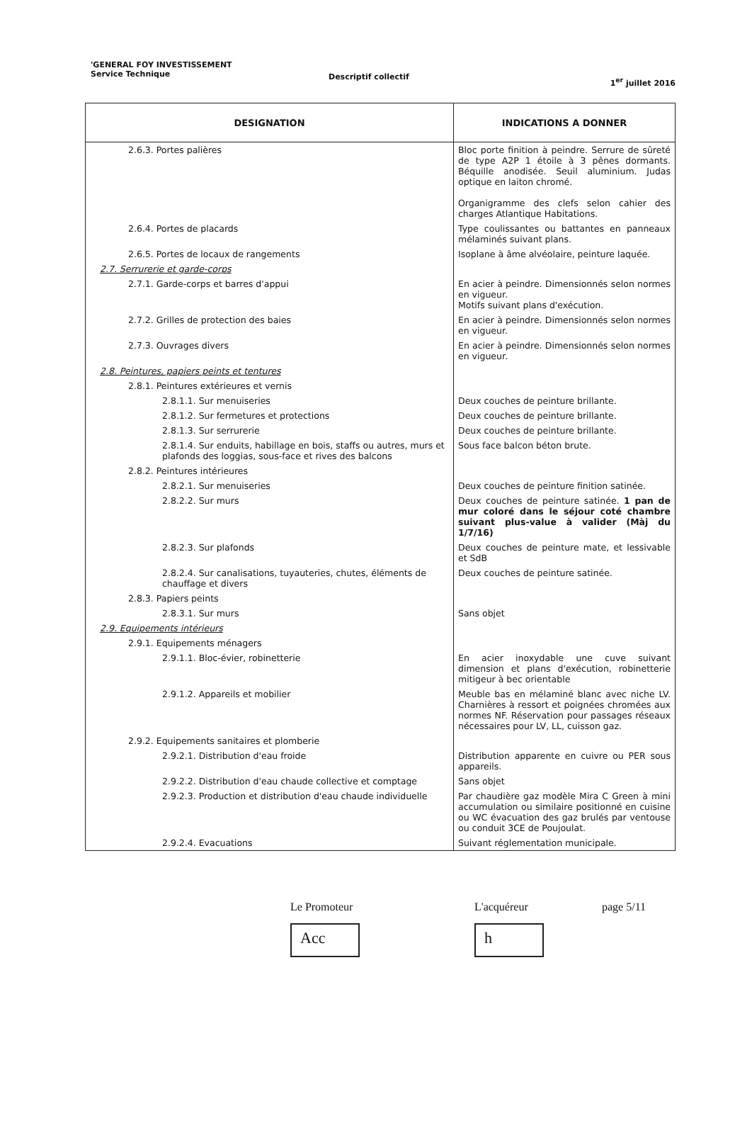'GENERAL FOY INVESTISSEMENT
Service Technique
Descriptif collectif 1<sup>er</sup> juillet 2016
| DESIGNATION | INDICATIONS A DONNER |
| --- | --- |
| 2.6.3. Portes palières | Bloc porte finition à peindre. Serrure de sûreté de type A2P 1 étoile à 3 pênes dormants. Béquille anodisée. Seuil aluminium. Judas optique en laiton chromé. Organigramme des clefs selon cahier des charges Atlantique Habitations. |
| 2.6.4. Portes de placards | Type coulissantes ou battantes en panneaux mélaminés suivant plans. |
| 2.6.5. Portes de locaux de rangements | Isoplane à âme alvéolaire, peinture laquée. |
| 2.7. Serrurerie et garde-corps | |
| 2.7.1. Garde-corps et barres d'appui | En acier à peindre. Dimensionnés selon normes en vigueur. Motifs suivant plans d'exécution. |
| 2.7.2. Grilles de protection des baies | En acier à peindre. Dimensionnés selon normes en vigueur. |
| 2.7.3. Ouvrages divers | En acier à peindre. Dimensionnés selon normes en vigueur. |
| 2.8. Peintures, papiers peints et tentures | |
| 2.8.1. Peintures extérieures et vernis | |
| 2.8.1.1. Sur menuiseries | Deux couches de peinture brillante. |
| 2.8.1.2. Sur fermetures et protections | Deux couches de peinture brillante. |
| 2.8.1.3. Sur serrurerie | Deux couches de peinture brillante. |
| 2.8.1.4. Sur enduits, habillage en bois, staffs ou autres, murs et plafonds des loggias, sous-face et rives des balcons | Sous face balcon béton brute. |
| 2.8.2. Peintures intérieures | |
| 2.8.2.1. Sur menuiseries | Deux couches de peinture finition satinée. |
| 2.8.2.2. Sur murs | Deux couches de peinture satinée. 1 pan de mur coloré dans le séjour coté chambre suivant plus-value à valider (Màj du 1/7/16) |
| 2.8.2.3. Sur plafonds | Deux couches de peinture mate, et lessivable et SdB |
| 2.8.2.4. Sur canalisations, tuyauteries, chutes, éléments de chauffage et divers | Deux couches de peinture satinée. |
| 2.8.3. Papiers peints | |
| 2.8.3.1. Sur murs | Sans objet |
| 2.9. Equipements intérieurs | |
| 2.9.1. Equipements ménagers | |
| 2.9.1.1. Bloc-évier, robinetterie | En acier inoxydable une cuve suivant dimension et plans d'exécution, robinetterie mitigeur à bec orientable |
| 2.9.1.2. Appareils et mobilier | Meuble bas en mélaminé blanc avec niche LV. Charnières à ressort et poignées chromées aux normes NF. Réservation pour passages réseaux nécessaires pour LV, LL, cuisson gaz. |
| 2.9.2. Equipements sanitaires et plomberie | |
| 2.9.2.1. Distribution d'eau froide | Distribution apparente en cuivre ou PER sous appareils. |
| 2.9.2.2. Distribution d'eau chaude collective et comptage | Sans objet |
| 2.9.2.3. Production et distribution d'eau chaude individuelle | Par chaudière gaz modèle Mira C Green à mini accumulation ou similaire positionné en cuisine ou WC évacuation des gaz brulés par ventouse ou conduit 3CE de Poujoulat. |
| 2.9.2.4. Evacuations | Suivant réglementation municipale. |
Le Promoteur
Acc
L'acquéreur
h
page 5/11